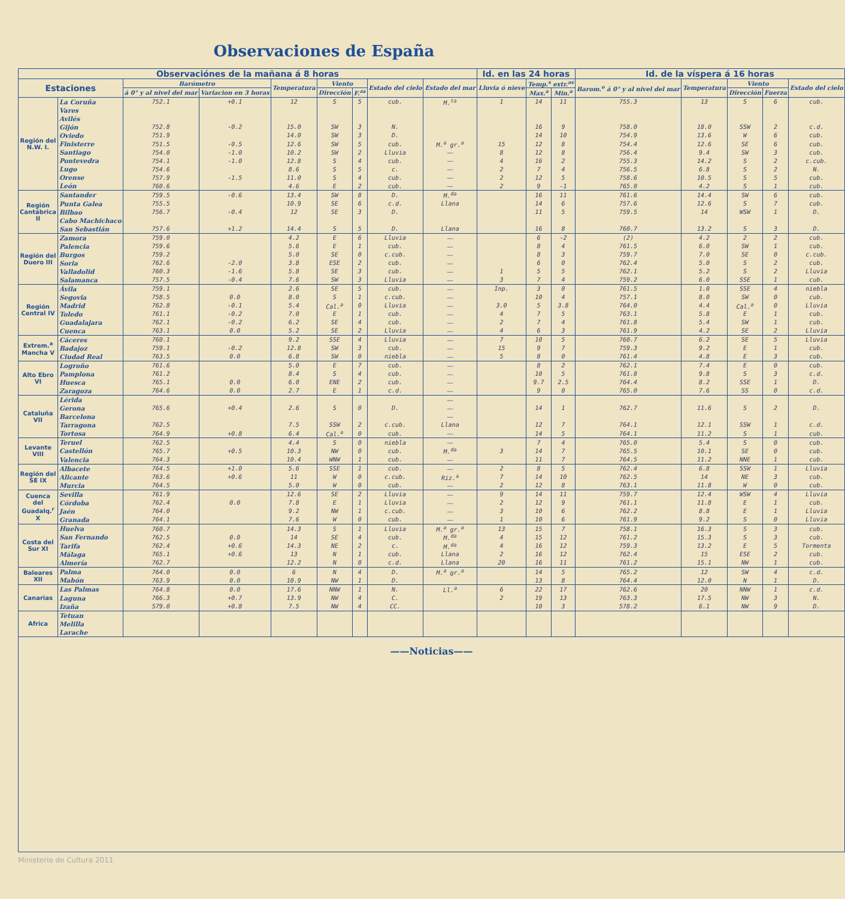Observaciones de España
| Observaciónes de la mañana á 8 horas | | | | | | | | | Id. en las 24 horas | | | Id. de la víspera á 16 horas | | | | |
| --- | --- | --- | --- | --- | --- | --- | --- | --- | --- | --- | --- | --- | --- | --- | --- | --- |
| Estaciones | | Barómetro | | Temperatura | Viento | | Estado del cielo | Estado del mar | Lluvia ó nieve | Temp.<sup>s</sup> extr.<sup>as</sup> | | Barom.<sup>o</sup> á 0° y al nivel del mar | Temperatura | Viento | | Estado del cielo |
| | | á 0° y al nivel del mar | Variacion en 3 horas | | Dirección | F.<sup>za</sup> | | | | Max.<sup>a</sup> | Min.<sup>a</sup> | | | Dirección | Fuerza | |
| Región del N.W. I. | La Coruña | 752.1 | +0.1 | 12 | S | 5 | cub. | M.<sup>ta</sup> | 1 | 14 | 11 | 755.3 | 13 | S | 6 | cub. |
| | Vares | | | | | | | | | | | | | | | |
| | Avilés | | | | | | | | | | | | | | | |
| | Gijón | 752.8 | -0.2 | 15.0 | SW | 3 | N. | | | 16 | 9 | 758.0 | 18.0 | SSW | 2 | c.d. |
| | Oviedo | 751.9 | | 14.0 | SW | 3 | D. | | | 14 | 10 | 754.9 | 13.6 | W | 6 | cub. |
| | Finisterre | 751.5 | -0.5 | 12.6 | SW | 5 | cub. | M.<sup>a</sup> gr.<sup>a</sup> | 15 | 12 | 8 | 754.4 | 12.6 | SE | 6 | cub. |
| | Santiago | 754.0 | -1.0 | 10.2 | SW | 2 | Lluvia | — | 8 | 12 | 8 | 756.4 | 9.4 | SW | 3 | cub. |
| | Pontevedra | 754.1 | -1.0 | 12.8 | S | 4 | cub. | — | 4 | 16 | 2 | 755.3 | 14.2 | S | 2 | c.cub. |
| | Lugo | 754.6 | | 8.6 | S | 5 | c. | — | 2 | 7 | 4 | 756.5 | 6.8 | S | 2 | N. |
| | Orense | 757.9 | -1.5 | 11.0 | S | 4 | cub. | — | 2 | 12 | 5 | 758.6 | 10.5 | S | 5 | cub. |
| | León | 760.6 | | 4.6 | E | 2 | cub. | — | 2 | 9 | -1 | 765.0 | 4.2 | S | 1 | cub. |
| Región Cantábrica II | Santander | 759.5 | -0.6 | 13.4 | SW | 8 | D. | M.<sup>da</sup> | | 16 | 11 | 761.6 | 14.4 | SW | 6 | cub. |
| | Punta Galea | 755.5 | | 10.9 | SE | 6 | c.d. | Llana | | 14 | 6 | 757.6 | 12.6 | S | 7 | cub. |
| | Bilbao | 756.7 | -0.4 | 12 | SE | 3 | D. | | | 11 | 5 | 759.5 | 14 | WSW | 1 | D. |
| | Cabo Machichaco | | | | | | | | | | | | | | | |
| | San Sebastián | 757.6 | +1.2 | 14.4 | S | 5 | D. | Llana | | 16 | 8 | 760.7 | 13.2 | S | 3 | D. |
| Región del Duero III | Zamora | 759.0 | | 4.2 | E | 6 | Lluvia | — | | 6 | -2 | (2) | 4.2 | 2 | 2 | cub. |
| | Palencia | 759.6 | | 5.6 | E | 1 | cub. | — | | 8 | 4 | 761.5 | 6.0 | SW | 1 | cub. |
| | Burgos | 759.2 | | 5.0 | SE | 0 | c.cub. | — | | 8 | 3 | 759.7 | 7.0 | SE | 0 | c.cub. |
| | Soria | 762.6 | -2.0 | 3.8 | ESE | 2 | cub. | — | | 6 | 0 | 762.4 | 5.0 | S | 2 | cub. |
| | Valladolid | 760.3 | -1.6 | 5.8 | SE | 3 | cub. | — | 1 | 5 | 5 | 762.1 | 5.2 | S | 2 | Lluvia |
| | Salamanca | 757.5 | -0.4 | 7.6 | SW | 3 | Lluvia | — | 3 | 7 | 4 | 759.2 | 6.0 | SSE | 1 | cub. |
| Región Central IV | Ávila | 759.1 | | 2.6 | SE | 5 | cub. | — | Inp. | 3 | 0 | 761.5 | 1.0 | SSE | 4 | niebla |
| | Segovia | 758.5 | 0.0 | 8.0 | S | 1 | c.cub. | — | | 10 | 4 | 757.1 | 8.0 | SW | 0 | cub. |
| | Madrid | 762.8 | -0.1 | 5.4 | Cal.<sup>a</sup> | 0 | Lluvia | — | 3.0 | 5 | 3.8 | 764.0 | 4.4 | Cal.<sup>a</sup> | 0 | Lluvia |
| | Toledo | 761.1 | -0.2 | 7.0 | E | 1 | cub. | — | 4 | 7 | 5 | 763.1 | 5.8 | E | 1 | cub. |
| | Guadalajara | 762.1 | -0.2 | 6.2 | SE | 4 | cub. | — | 2 | 7 | 4 | 761.8 | 5.4 | SW | 1 | cub. |
| | Cuenca | 763.1 | 0.0 | 5.2 | SE | 2 | Lluvia | — | 4 | 6 | 3 | 761.9 | 4.2 | SE | 2 | Lluvia |
| Extrem.<sup>a</sup> Mancha V | Cáceres | 760.1 | | 9.2 | SSE | 4 | Lluvia | — | 7 | 10 | 5 | 760.7 | 6.2 | SE | 5 | Lluvia |
| | Badajoz | 759.1 | -0.2 | 12.8 | SW | 3 | cub. | — | 15 | 9 | 7 | 759.3 | 9.2 | E | 1 | cub. |
| | Ciudad Real | 763.5 | 0.0 | 6.8 | SW | 0 | niebla | — | 5 | 8 | 0 | 761.4 | 4.8 | E | 3 | cub. |
| Alto Ebro VI | Logroño | 761.6 | | 5.0 | E | 7 | cub. | — | | 8 | 2 | 762.1 | 7.4 | E | 0 | cub. |
| | Pamplona | 761.2 | | 8.4 | S | 4 | cub. | — | | 10 | 5 | 761.8 | 9.8 | S | 3 | c.d. |
| | Huesca | 765.1 | 0.0 | 6.0 | ENE | 2 | cub. | — | | 9.7 | 2.5 | 764.4 | 8.2 | SSE | 1 | D. |
| | Zaragoza | 764.6 | 0.0 | 2.7 | E | 1 | c.d. | — | | 9 | 0 | 765.0 | 7.6 | SS | 0 | c.d. |
| Cataluña VII | Lérida | | | | | | | — | | | | | | | | |
| | Gerona | 765.6 | +0.4 | 2.6 | S | 0 | D. | — | | 14 | 1 | 762.7 | 11.6 | S | 2 | D. |
| | Barcelona | | | | | | | — | | | | | | | | |
| | Tarragona | 762.5 | | 7.5 | SSW | 2 | c.cub. | Llana | | 12 | 7 | 764.1 | 12.1 | SSW | 1 | c.d. |
| | Tortosa | 764.9 | +0.8 | 6.4 | Cal.<sup>a</sup> | 0 | cub. | — | | 14 | 5 | 764.1 | 11.2 | S | 1 | cub. |
| Levante VIII | Teruel | 762.5 | | 4.4 | S | 0 | niebla | — | | 7 | 4 | 765.0 | 5.4 | S | 0 | cub. |
| | Castellón | 765.7 | +0.5 | 10.3 | NW | 0 | cub. | M.<sup>da</sup> | 3 | 14 | 7 | 765.5 | 10.1 | SE | 0 | cub. |
| | Valencia | 764.3 | | 10.4 | WNW | 1 | cub. | — | | 11 | 7 | 764.5 | 11.2 | NNE | 1 | cub. |
| Región del SE IX | Albacete | 764.5 | +1.0 | 5.6 | SSE | 1 | cub. | — | 2 | 8 | 5 | 762.4 | 6.8 | SSW | 1 | Lluvia |
| | Alicante | 763.6 | +0.6 | 11 | W | 0 | c.cub. | Riz.<sup>a</sup> | 7 | 14 | 10 | 762.5 | 14 | NE | 3 | cub. |
| | Murcia | 764.5 | | 5.0 | W | 0 | cub. | — | 2 | 12 | 8 | 763.1 | 11.8 | W | 0 | cub. |
| Cuenca del Guadalq.<sup>r</sup> X | Sevilla | 761.9 | | 12.6 | SE | 2 | Lluvia | — | 9 | 14 | 11 | 759.7 | 12.4 | WSW | 4 | Lluvia |
| | Córdoba | 762.4 | 0.0 | 7.8 | E | 1 | Lluvia | — | 2 | 12 | 9 | 761.1 | 11.8 | E | 1 | cub. |
| | Jaén | 764.0 | | 9.2 | NW | 1 | c.cub. | — | 3 | 10 | 6 | 762.2 | 8.8 | E | 1 | Lluvia |
| | Granada | 764.1 | | 7.6 | W | 0 | cub. | — | 1 | 10 | 6 | 761.9 | 9.2 | S | 0 | Lluvia |
| Costa del Sur XI | Huelva | 760.7 | | 14.3 | S | 1 | Lluvia | M.<sup>a</sup> gr.<sup>a</sup> | 13 | 15 | 7 | 758.1 | 16.3 | S | 3 | cub. |
| | San Fernando | 762.5 | 0.0 | 14 | SE | 4 | cub. | M.<sup>da</sup> | 4 | 15 | 12 | 761.2 | 15.3 | S | 3 | cub. |
| | Tarifa | 762.4 | +0.6 | 14.3 | NE | 2 | c. | M.<sup>da</sup> | 4 | 16 | 12 | 759.3 | 13.2 | E | 5 | Tormenta |
| | Málaga | 765.1 | +0.6 | 13 | N | 1 | cub. | Llana | 2 | 16 | 12 | 762.4 | 15 | ESE | 2 | cub. |
| | Almería | 762.7 | | 12.2 | N | 0 | c.d. | Llana | 20 | 16 | 11 | 761.2 | 15.1 | NW | 1 | cub. |
| Baleares XII | Palma | 764.0 | 0.0 | 6 | N | 4 | D. | M.<sup>a</sup> gr.<sup>a</sup> | | 14 | 5 | 765.2 | 12 | SW | 4 | c.d. |
| | Mahón | 763.9 | 0.0 | 10.9 | NW | 1 | D. | | | 13 | 8 | 764.4 | 12.0 | N | 1 | D. |
| Canarias | Las Palmas | 764.8 | 0.0 | 17.6 | NNW | 1 | N. | Ll.<sup>a</sup> | 6 | 22 | 17 | 762.6 | 20 | NNW | 1 | c.d. |
| | Laguna | 766.3 | +0.7 | 13.9 | NW | 4 | C. | | 2 | 19 | 13 | 763.3 | 17.5 | NW | 3 | N. |
| | Izaña | 579.0 | +0.8 | 7.5 | NW | 4 | CC. | | | 10 | 3 | 578.2 | 6.1 | NW | 9 | D. |
| Africa | Tetuan | | | | | | | | | | | | | | | |
| | Melilla | | | | | | | | | | | | | | | |
| | Larache | | | | | | | | | | | | | | | |
| ——Noticias—— | | | | | | | | | | | | | | | | |
Ministerio de Cultura 2011